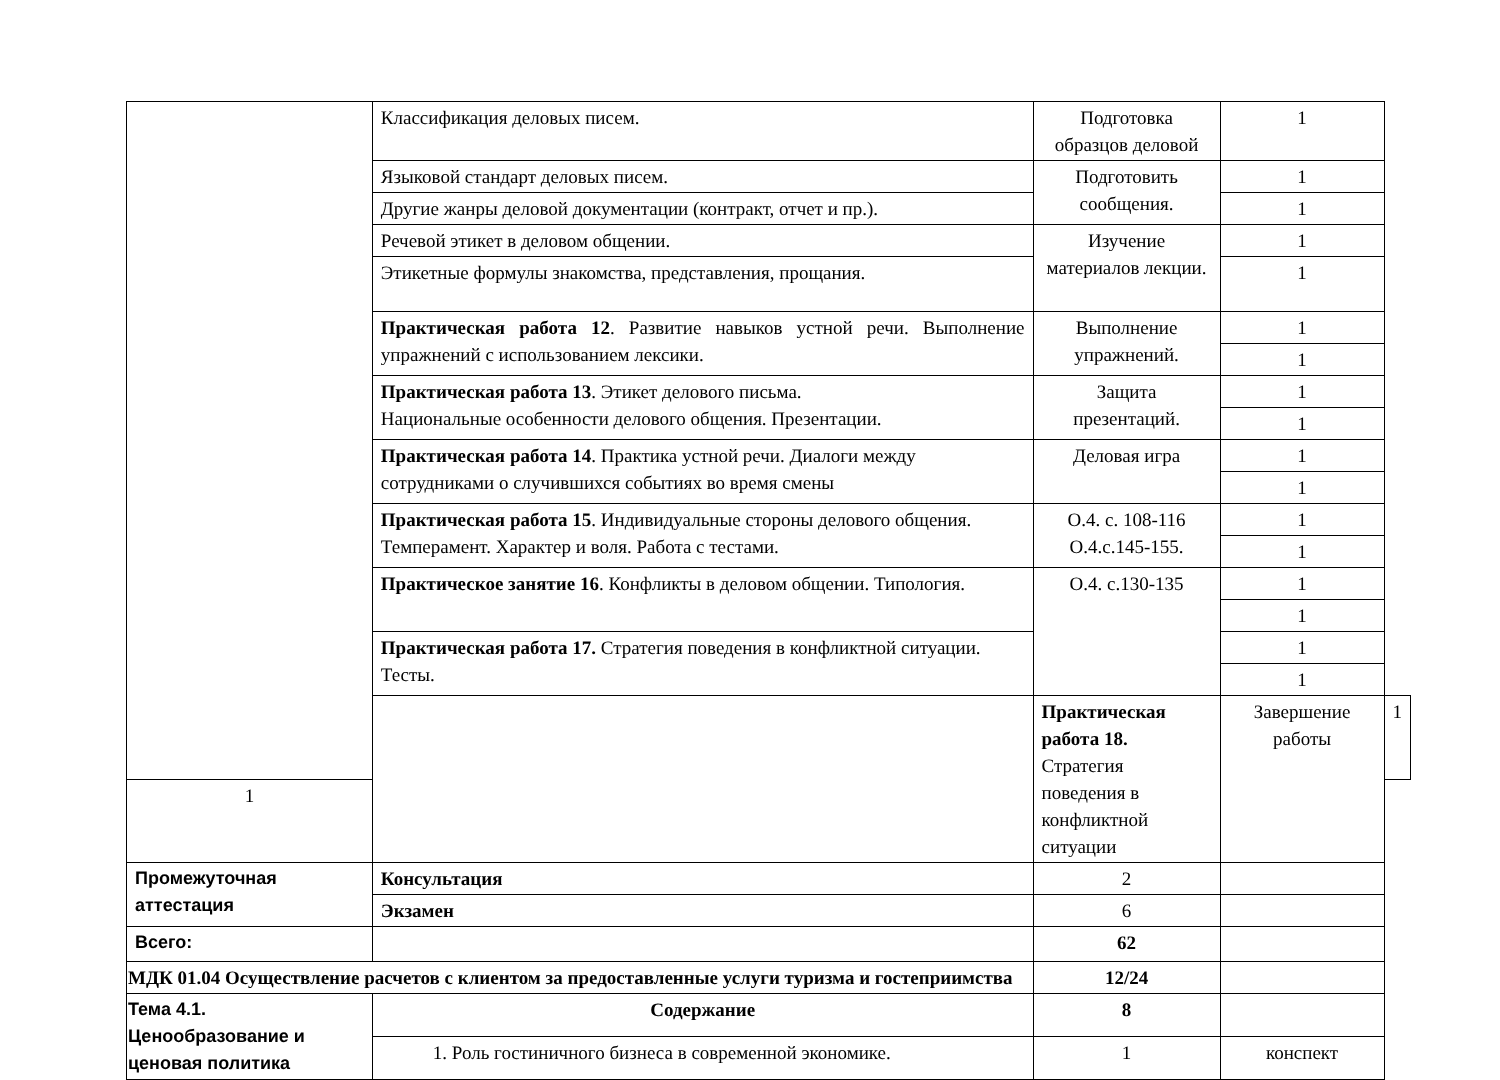| | Классификация деловых писем. | Подготовка образцов деловой | 1 | |
| | Языковой стандарт деловых писем. | Подготовить сообщения. | 1 | |
| | Другие жанры деловой документации (контракт, отчет и пр.). | | 1 | |
| | Речевой этикет в деловом общении. | Изучение материалов лекции. | 1 | |
| | Этикетные формулы знакомства, представления, прощания. | | 1 | |
| | Практическая работа 12 . Развитие навыков устной речи. Выполнение упражнений с использованием лексики. | Выполнение упражнений. | 1 | |
| | | | 1 | |
| | Практическая работа 13 . Этикет делового письма. Национальные особенности делового общения. Презентации. | Защита презентаций. | 1 | |
| | | | 1 | |
| | Практическая работа 14 . Практика устной речи. Диалоги между сотрудниками о случившихся событиях во время смены | Деловая игра | 1 | |
| | | | 1 | |
| | Практическая работа 15 . Индивидуальные стороны делового общения. Темперамент. Характер и воля. Работа с тестами. | О.4. с. 108-116 О.4.с.145-155. | 1 | |
| | | | 1 | |
| | Практическое занятие 16 . Конфликты в деловом общении. Типология. | О.4. с.130-135 | 1 | |
| | | | 1 | |
| | Практическая работа 17. Стратегия поведения в конфликтной ситуации. Тесты. | | 1 | |
| | | | 1 | |
| | | Практическая работа 18. Стратегия поведения в конфликтной ситуации | Завершение работы | 1 |
| 1 | | | | |
| Промежуточная аттестация | Консультация | 2 | | |
| | Экзамен | 6 | | |
| Всего: | | 62 | | |
| МДК 01.04 Осуществление расчетов с клиентом за предоставленные услуги туризма и гостеприимства | | 12/24 | | |
| Тема 4.1. Ценообразование и ценовая политика | Содержание | 8 | | |
| | 1. Роль гостиничного бизнеса в современной экономике. | 1 | конспект | |